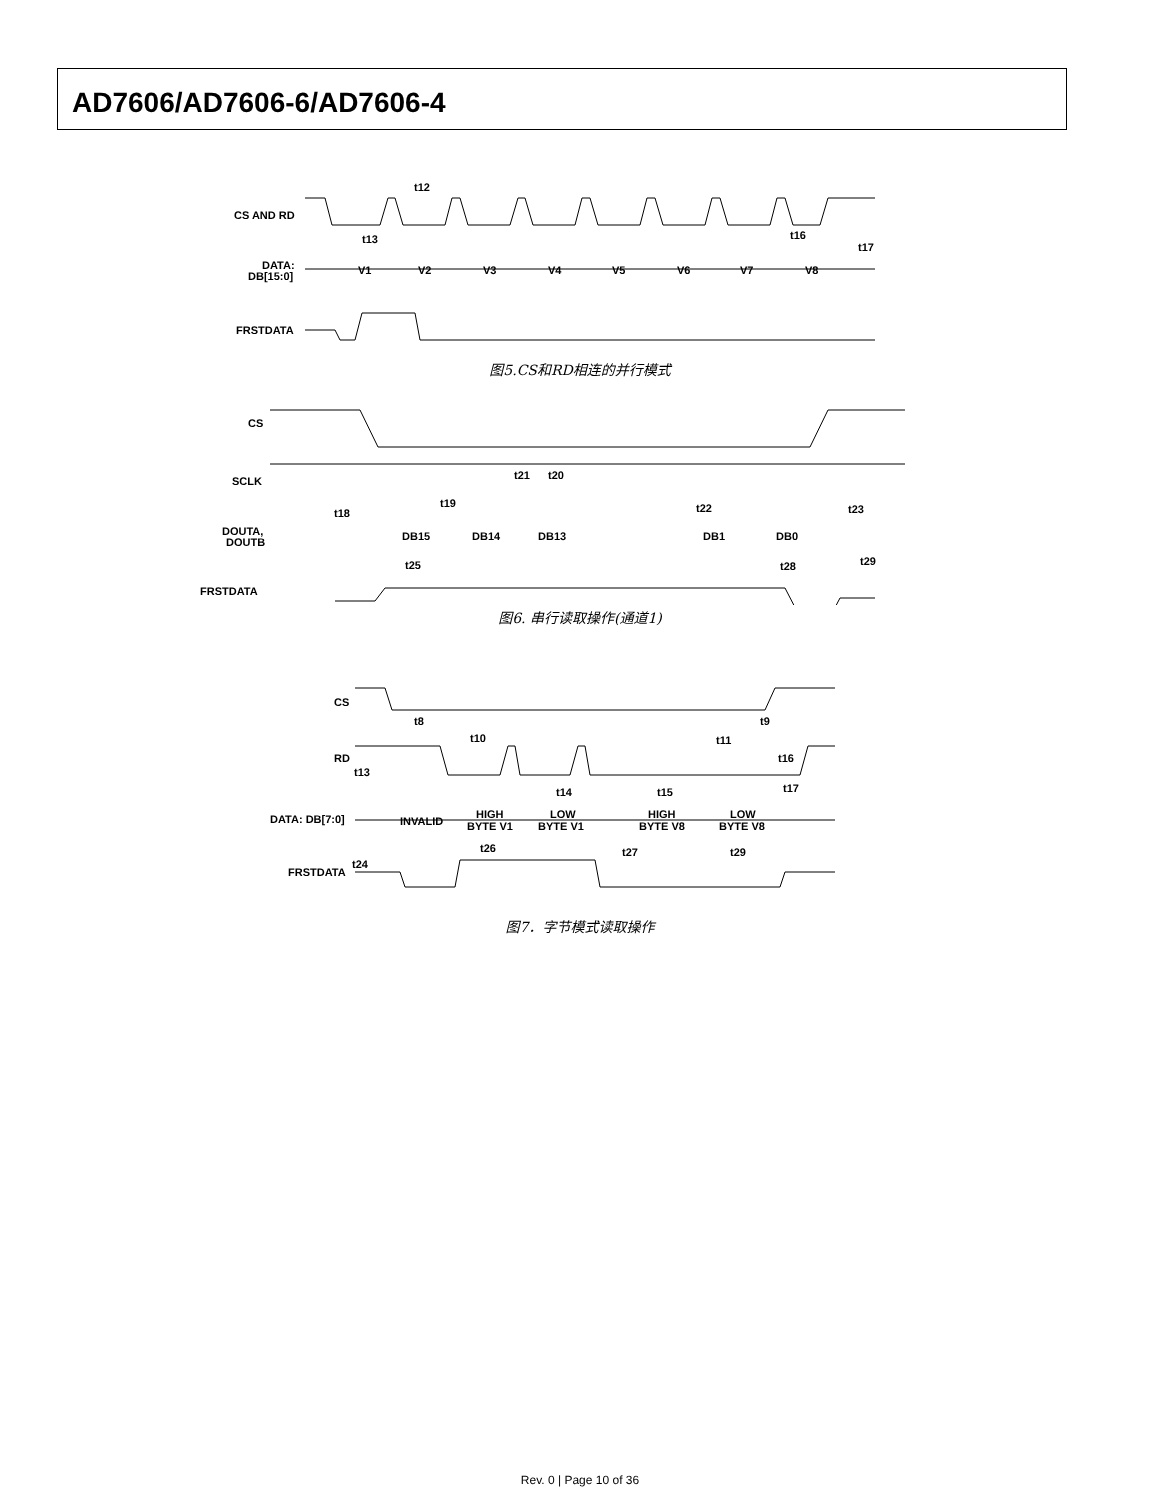AD7606/AD7606-6/AD7606-4
CS AND RD
DATA:
DB[15:0]
FRSTDATA
t12
t13
t16
t17
V1
V2
V3
V4
V5
V6
V7
V8
图5.CS和RD相连的并行模式
CS
SCLK
DOUTA,
DOUTB
FRSTDATA
DB15
DB14
DB13
DB1
DB0
t18
t19
t20
t21
t22
t23
t25
t28
t29
图6. 串行读取操作(通道1)
CS
RD
DATA: DB[7:0]
FRSTDATA
INVALID
HIGH
BYTE V1
LOW
BYTE V1
HIGH
BYTE V8
LOW
BYTE V8
t8
t9
t10
t11
t13
t14
t15
t16
t17
t24
t26
t27
t29
图7．字节模式读取操作
Rev. 0 | Page 10 of 36